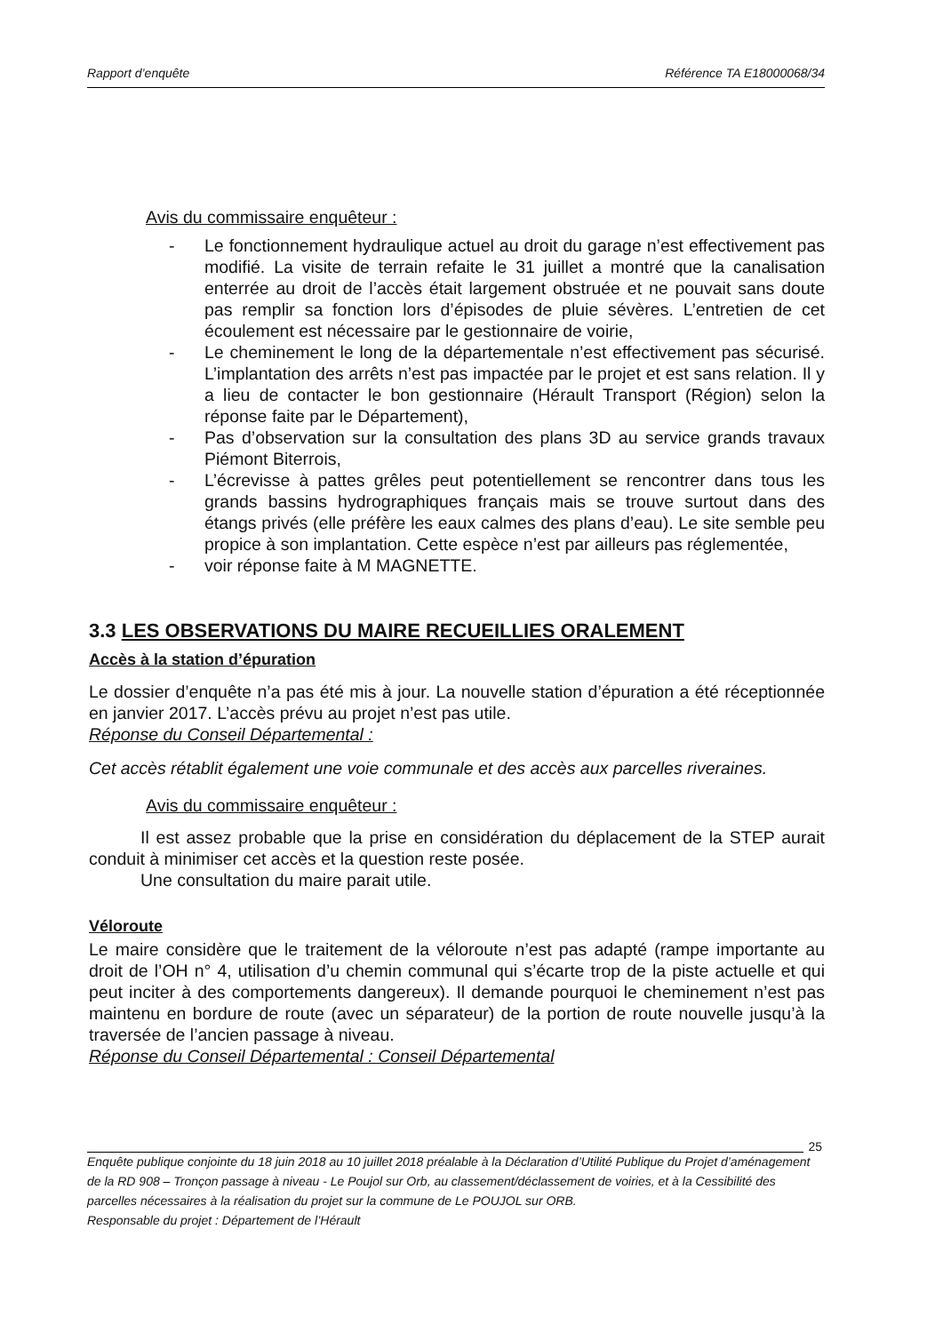Rapport d’enquête Référence TA E18000068/34
Avis du commissaire enquêteur :
- Le fonctionnement hydraulique actuel au droit du garage n’est effectivement pas modifié. La visite de terrain refaite le 31 juillet a montré que la canalisation enterrée au droit de l’accès était largement obstruée et ne pouvait sans doute pas remplir sa fonction lors d’épisodes de pluie sévères. L’entretien de cet écoulement est nécessaire par le gestionnaire de voirie,
- Le cheminement le long de la départementale n’est effectivement pas sécurisé. L’implantation des arrêts n’est pas impactée par le projet et est sans relation. Il y a lieu de contacter le bon gestionnaire (Hérault Transport (Région) selon la réponse faite par le Département),
- Pas d’observation sur la consultation des plans 3D au service grands travaux Piémont Biterrois,
- L’écrevisse à pattes grêles peut potentiellement se rencontrer dans tous les grands bassins hydrographiques français mais se trouve surtout dans des étangs privés (elle préfère les eaux calmes des plans d’eau). Le site semble peu propice à son implantation. Cette espèce n’est par ailleurs pas réglementée,
- voir réponse faite à M MAGNETTE.
3.3 LES OBSERVATIONS DU MAIRE RECUEILLIES ORALEMENT
Accès à la station d’épuration
Le dossier d’enquête n’a pas été mis à jour. La nouvelle station d’épuration a été réceptionnée en janvier 2017. L’accès prévu au projet n’est pas utile.
Réponse du Conseil Départemental :
Cet accès rétablit également une voie communale et des accès aux parcelles riveraines.
Avis du commissaire enquêteur :
Il est assez probable que la prise en considération du déplacement de la STEP aurait conduit à minimiser cet accès et la question reste posée.
Une consultation du maire parait utile.
Véloroute
Le maire considère que le traitement de la véloroute n’est pas adapté (rampe importante au droit de l’OH n° 4, utilisation d’u chemin communal qui s’écarte trop de la piste actuelle et qui peut inciter à des comportements dangereux). Il demande pourquoi le cheminement n’est pas maintenu en bordure de route (avec un séparateur) de la portion de route nouvelle jusqu’à la traversée de l’ancien passage à niveau.
Réponse du Conseil Départemental : Conseil Départemental
25
Enquête publique conjointe du 18 juin 2018 au 10 juillet 2018 préalable à la Déclaration d’Utilité Publique du Projet d’aménagement de la RD 908 – Tronçon passage à niveau - Le Poujol sur Orb, au classement/déclassement de voiries, et à la Cessibilité des parcelles nécessaires à la réalisation du projet sur la commune de Le POUJOL sur ORB.
Responsable du projet : Département de l’Hérault